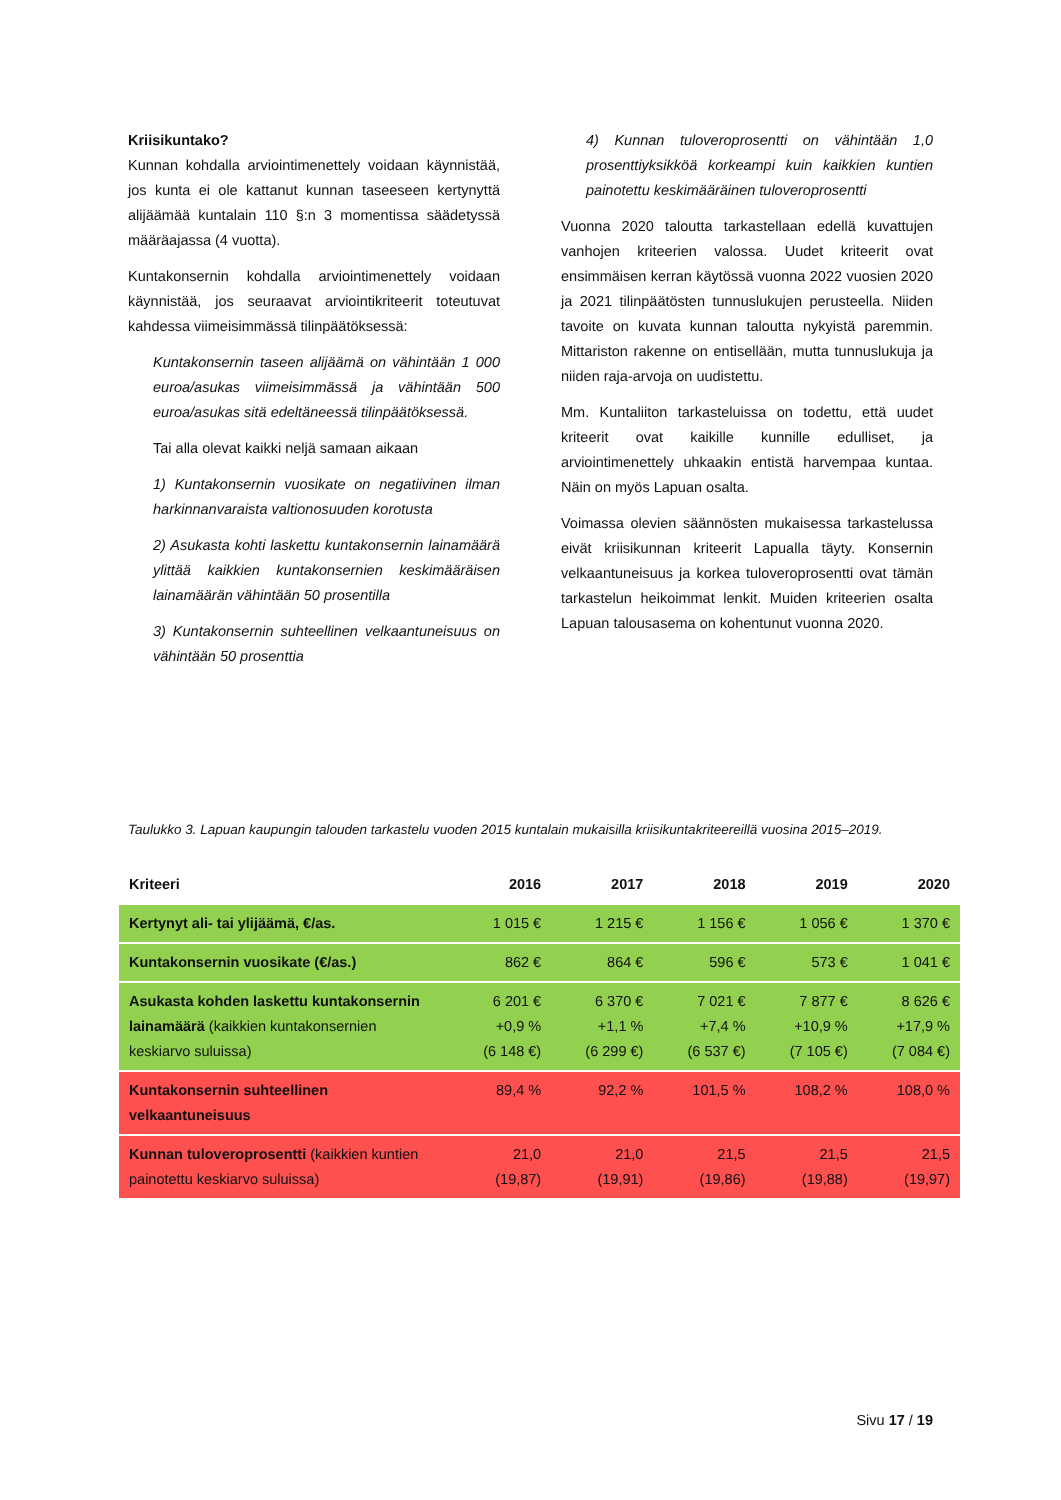Kriisikuntako?
Kunnan kohdalla arviointimenettely voidaan käynnistää, jos kunta ei ole kattanut kunnan taseeseen kertynyttä alijäämää kuntalain 110 §:n 3 momentissa säädetyssä määräajassa (4 vuotta).
Kuntakonsernin kohdalla arviointimenettely voidaan käynnistää, jos seuraavat arviointikriteerit toteutuvat kahdessa viimeisimmässä tilinpäätöksessä:
Kuntakonsernin taseen alijäämä on vähintään 1 000 euroa/asukas viimeisimmässä ja vähintään 500 euroa/asukas sitä edeltäneessä tilinpäätöksessä.
Tai alla olevat kaikki neljä samaan aikaan
1) Kuntakonsernin vuosikate on negatiivinen ilman harkinnanvaraista valtionosuuden korotusta
2) Asukasta kohti laskettu kuntakonsernin lainamäärä ylittää kaikkien kuntakonsernien keskimääräisen lainamäärän vähintään 50 prosentilla
3) Kuntakonsernin suhteellinen velkaantuneisuus on vähintään 50 prosenttia
4) Kunnan tuloveroprosentti on vähintään 1,0 prosenttiyksikköä korkeampi kuin kaikkien kuntien painotettu keskimääräinen tuloveroprosentti
Vuonna 2020 taloutta tarkastellaan edellä kuvattujen vanhojen kriteerien valossa. Uudet kriteerit ovat ensimmäisen kerran käytössä vuonna 2022 vuosien 2020 ja 2021 tilinpäätösten tunnuslukujen perusteella. Niiden tavoite on kuvata kunnan taloutta nykyistä paremmin. Mittariston rakenne on entisellään, mutta tunnuslukuja ja niiden raja-arvoja on uudistettu.
Mm. Kuntaliiton tarkasteluissa on todettu, että uudet kriteerit ovat kaikille kunnille edulliset, ja arviointimenettely uhkaakin entistä harvempaa kuntaa. Näin on myös Lapuan osalta.
Voimassa olevien säännösten mukaisessa tarkastelussa eivät kriisikunnan kriteerit Lapualla täyty. Konsernin velkaantuneisuus ja korkea tuloveroprosentti ovat tämän tarkastelun heikoimmat lenkit. Muiden kriteerien osalta Lapuan talousasema on kohentunut vuonna 2020.
Taulukko 3. Lapuan kaupungin talouden tarkastelu vuoden 2015 kuntalain mukaisilla kriisikuntakriteereillä vuosina 2015–2019.
| Kriteeri | 2016 | 2017 | 2018 | 2019 | 2020 |
| --- | --- | --- | --- | --- | --- |
| Kertynyt ali- tai ylijäämä, €/as. | 1 015 € | 1 215 € | 1 156 € | 1 056 € | 1 370 € |
| Kuntakonsernin vuosikate (€/as.) | 862 € | 864 € | 596 € | 573 € | 1 041 € |
| Asukasta kohden laskettu kuntakonsernin lainamäärä (kaikkien kuntakonsernien keskiarvo suluissa) | 6 201 € +0,9 % (6 148 €) | 6 370 € +1,1 % (6 299 €) | 7 021 € +7,4 % (6 537 €) | 7 877 € +10,9 % (7 105 €) | 8 626 € +17,9 % (7 084 €) |
| Kuntakonsernin suhteellinen velkaantuneisuus | 89,4 % | 92,2 % | 101,5 % | 108,2 % | 108,0 % |
| Kunnan tuloveroprosentti (kaikkien kuntien painotettu keskiarvo suluissa) | 21,0 (19,87) | 21,0 (19,91) | 21,5 (19,86) | 21,5 (19,88) | 21,5 (19,97) |
Sivu 17 / 19